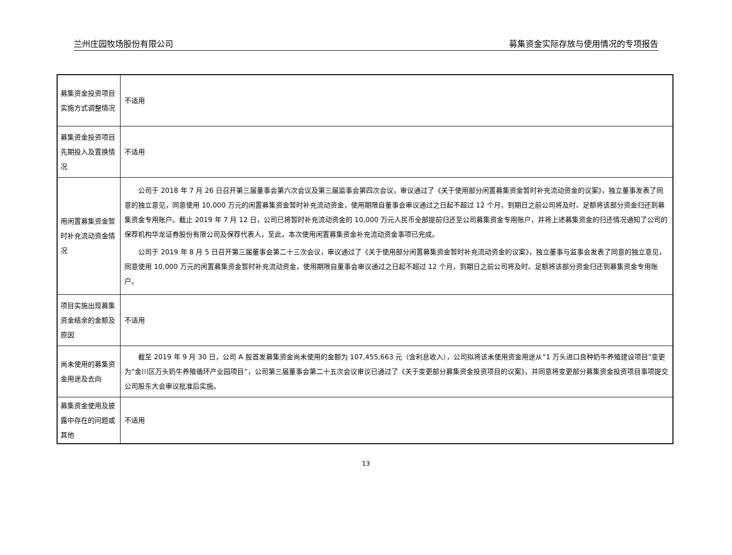兰州庄园牧场股份有限公司 募集资金实际存放与使用情况的专项报告
| 募集资金投资项目实施方式调整情况 | 不适用 |
| 募集资金投资项目先期投入及置换情况 | 不适用 |
| 用闲置募集资金暂时补充流动资金情况 | 公司于 2018 年 7 月 26 日召开第三届董事会第六次会议及第三届监事会第四次会议，审议通过了《关于使用部分闲置募集资金暂时补充流动资金的议案》，独立董事发表了同意的独立意见，同意使用 10,000 万元的闲置募集资金暂时补充流动资金，使用期限自董事会审议通过之日起不超过 12 个月，到期日之前公司将及时、足额将该部分资金归还到募集资金专用账户。截止 2019 年 7 月 12 日，公司已将暂时补充流动资金的 10,000 万元人民币全部提前归还至公司募集资金专用账户，并将上述募集资金的归还情况通知了公司的保荐机构华龙证券股份有限公司及保荐代表人，至此，本次使用闲置募集资金补充流动资金事项已完成。 公司于 2019 年 8 月 5 日召开第三届董事会第二十三次会议，审议通过了《关于使用部分闲置募集资金暂时补充流动资金的议案》，独立董事与监事会发表了同意的独立意见，同意使用 10,000 万元的闲置募集资金暂时补充流动资金，使用期限自董事会审议通过之日起不超过 12 个月，到期日之前公司将及时、足额将该部分资金归还到募集资金专用账户。 |
| 项目实施出现募集资金结余的金额及原因 | 不适用 |
| 尚未使用的募集资金用途及去向 | 截至 2019 年 9 月 30 日，公司 A 股首发募集资金尚未使用的金额为 107,455,663 元（含利息收入），公司拟将该未使用资金用途从“1 万头进口良种奶牛养殖建设项目”变更为“金川区万头奶牛养殖循环产业园项目”，公司第三届董事会第二十五次会议审议已通过了《关于变更部分募集资金投资项目的议案》，并同意将变更部分募集资金投资项目事项提交公司股东大会审议批准后实施。 |
| 募集资金使用及披露中存在的问题或其他 | 不适用 |
13